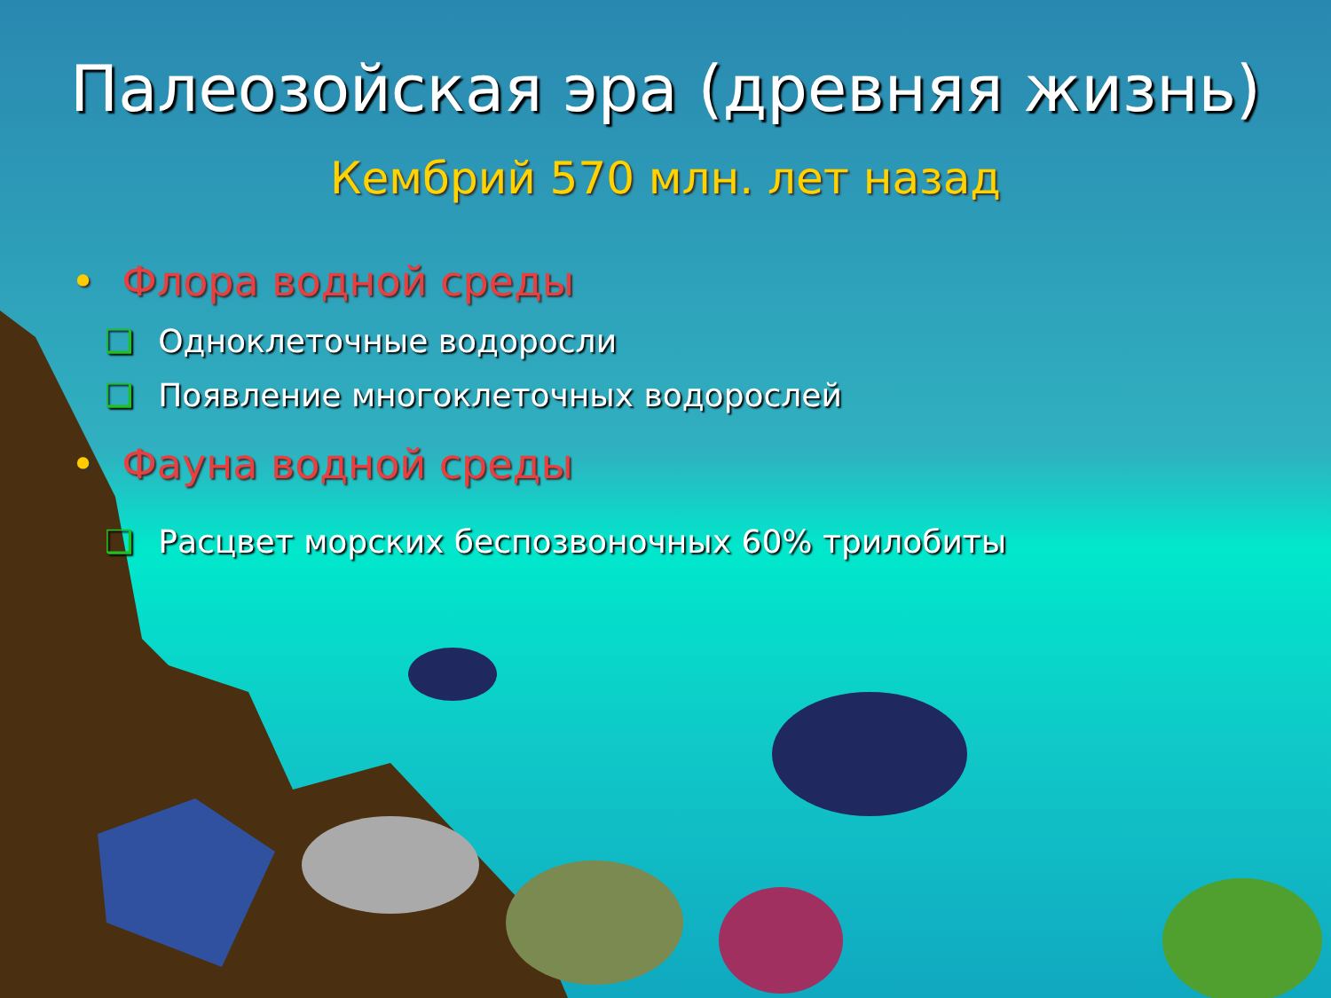Палеозойская эра (древняя жизнь)
Кембрий 570 млн. лет назад
• Флора водной среды
❑ Одноклеточные водоросли
❑ Появление многоклеточных водорослей
• Фауна водной среды
❑ Расцвет морских беспозвоночных 60% трилобиты